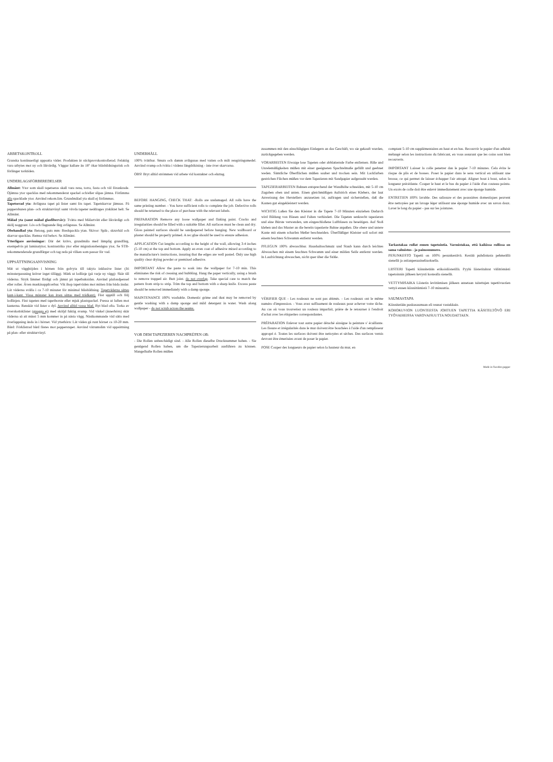ARBETSKONTROLL
Granska kontinuerligt uppsatta våder. Produkten är stickprovskontrollerad. Felaktig vara utbytes mot ny och likvärdig. Väggar kallare än 18° ökar blåsbildningsrisk och förlänger torktiden.
UNDERLAGSFÖRBEREDELSER
Allmänt: Ytor som skall tapetseras skall vara rena, torra, fasta och väl förankrade. Ojämna ytor spacklas med rekommenderat spackel och/eller slipas jämna. Förlimma alla spacklade ytor. Använd rekom.lim. Grundmålad yta skall ej förlimmas.
Tapetserad yta: Avlägsna tapet på lister samt lös tapet. Tapetskarvar jämnas. På pappersburen plan- och strukturvinyl samt vävda tapeter neddrages ytskiktet helt. Se Allmänt.
Målad yta (samt målad glasfiberväv): Tvätta med Målartvätt eller likvärdigt och skölj noggrant. Lös och flagnande färg avlägsnas. Se Allmänt.
Obehandlad yta: Betong, puts mm: Bredspackla ytan. Skivor: Spik-, skruvhål och skarvar spacklas. Remsa vid behov. Se Allmänt.
Ytterligare anvisningar: Där det krävs, grundmåla med lämplig grundfärg, exempelvis på laminatytor, kontrastrika ytor eller migrationsbenägna ytor, Se STB-rekommenderade grundfärger och tag reda på vilken som passar för vad.
UPPSÄTTNINGSANVISNING
Mät ut vägghöjden i hörnen från golvyta till takyta inklusive lister (fri mönsterpassning kräver inget tillägg). Märk ut lodlinje (på varje ny vägg): Skär till våderna. Stryk limmet flödigt och jämnt på tapetbaksidan. Använd plafondpensel eller roller. Även maskinapplicerbar. Vik ihop tapetvåden mot mitten från båda ändar. Låt våderna svälla i ca 7-10 minuter för minimal blåsbildning. Tapetvåderna sättes kant-i-kant. Vissa mönster kan även sättas med trådkant). Fäst upptill och följ lodlinjen. Fäst tapeten med tapetborste eller mjuk plastspackel. Pressa ut luften mot kanterna. Renskär vid lister o dyl. Använd alltid vassa blad. Byt blad ofta. Torka av överskottsklister (gnugga ej) med sköljd fuktig svamp. Vid vinkel (innerhörn) skär våderna så att minst 5 mm kommer in på nästa vägg. Nästkommande våd sätts med överlappning ända in i hörnet. Vid ytterhörn: Låt våden gå runt hörnet ca 10-20 mm. Bård: Förklistrad bård fästes mot papperstapet. Använd våtrumslim vid uppsättning på plan- eller strukturvinyl.
UNDERHÅLL
100% tvättbar. Smuts och damm avlägsnas med vatten och milt rengöringsmedel. Använd svamp och tvätta i vådens längdriktning - inte över skarvarna.
OBS! Bryt alltid strömmen vid arbete vid kontakter och eluttag.
BEFORE HANGING, CHECK THAT: -Rolls are undamaged. All rolls have the same printing number. - You have sufficient rolls to complete the job. Defective rolls should be returned to the place of purchase with the relevant labels.
PREPARATION Remove any loose wallpaper and flaking paint. Cracks and irregularities should be filled with a suitable filler. All surfaces must be clean and dry. Gloss painted surfaces should be sandpapered before hanging. New wallboard or plaster should be properly primed. A rec.glue should be used to ensure adhesion.
APPLICATION Cut lengths according to the height of the wall, allowing 3-4 inches (5-10 cm) at the top and bottom. Apply an even coat of adhesive mixed according to the manufacture's instructions, insuring that the edges are well pasted. Only use high quality clear drying powder or premixed adhesive.
IMPORTANT Allow the paste to soak into the wallpaper for 7-10 min. This eliminates the risk of creasing and bubbling. Hang the paper vertically, using a brush to remove trapped air. Butt joint. do not overlap. Take special care to match the pattern from strip to strip. Trim the top and bottom with a sharp knife. Excess paste should be removed immediately with a damp sponge.
MAINTENANCE 100% washable. Domestic grime and dust may be removed by gentle washing with a damp sponge and mild detergent in water. Wash along wallpaper - do not scrub across the seams.
VOR DEM TAPEZIEREN NACHPRÜFEN OB:
- Die Rollen unbeschädigt sind. - Alle Rollen dieselbe Drucknummer haben. - Sie genügend Rollen haben, um die Tapezierungsarbeit ausführen zu können. Mangelhafte Rollen müßen
zusammen mit den einschlägigen Einlegern an das Geschäft, wo sie gekauft wurden, zurückgegeben werden.
VORARBEITEN Etwaige lose Tapeten oder abblatternde Farbe entfernen. Riße und Unrelemäßigkeiten müßen mit einer geeigneten Spachtelmaße gefüllt und geebnet weden. Sämtliche Oberflächen müßen sauber und trocken sein. Mit Lackfarben gestrichen Flächen müßen vor dem Tapezieren mit Sandpapier aufgerauht werden.
TAPEZIERARBEITEN Bahnen entsprechend der Wandhöhe schneiden, mit 5-10 cm Zugaben oben und unten. Einen gleichmäßigen Aufstrich eines Klebers, der laut Anweisung des Herstellers anzusetzen ist, auftragen und sicherstellen, daß die Kanten gut eingekleistert werden.
WICHTIG Laßen Sie den Kleister in die Tapete 7-10 Minuten einziehen Dadurch wird Bildung von Blasen und Falten verhindert. Die Tapeten senkrecht tapezieren und eine Bürste verwenden, um eingeschloßene Luftblasen zu beseitigen. Auf Stoß kleben und das Muster an die bereits tapezierte Bahne anpaßen. Die obere und untere Kante mit einem scharfen Meßer beschneiden. Überflüßiger Kleister soll sofort mit einem feuchten Schwamm entfernt werden.
PFLEGUN 100% abwaschbar. Haushaltsschmutz und Staub kann durch leichtes Abwaschen mit einem feuchten Schwamm und einer milden Seife entfernt werden. In Laufrichtung abwaschen, nicht quer über die Stöße.
VÉRIFIER QUE - Les rouleaux ne sont pas abimés. - Les rouleaux ont le même numéro d'impression. - Vous avez suffisament de rouleaux pour achever votre tâche. Au cas où vous trouveriez un rouleau imparfait, prière de le retourner à l'endroit d'achat avec les étiquettes correspondantes.
PRÉPARATION Enlever tout autre papier détaché ainsigue la peinture s' écaillante. Les fissure et irrégularités dans le mur doivent être bouchées à l'aide d'un remplisseur appropri é. Toutes les surfaces doivent être nettoyées et sèches. Des surfaces vernis devront être émerisées avant de poser le papier.
POSE Couper des longueurs de papier selon la hauteur du mur, en
comptant 5-10 cm supplémentaires en haut et en bas. Recouvrir le papier d'un adhésit mélangé selon les instructions du fabricant, en vous assurant que les coins sont bien recouverts.
IMPORTANT Laisser la colle penetrer dan le papier 7-10 minutes. Cela évite le risque de plis et de bosses. Poser le papier dans le sens vertical en utilisant une brosse, ce qui permet de laisser échapper l'air attrapé. Aligner bout à bout, selon la longueur précédante. Couper le haut et le bas du papier á l'aide d'un couteau pointu. Un excés de colle doit être enlevé immediatement avec une éponge humide.
ENTRETIEN 100% lavable. Des salissure et des poussières domestiques peuvent être nettoyées par un lavage léger utilisant une éponge humide avec un savon doux. Laver le long du papier - pas sur les jointures.
Tarkastakaa rullat ennen tapetointia. Varmistakaa, että kaikissa rullissa on sama valmistus - ja painosnumero.
PESUNKESTO Tapetti on 100% pesunkestävä. Kestää puhdistusta pehmeällä sienellä ja astianpesuaineliuoksella.
LIISTERI Tapetti kiinnitetään erikoisliisterillä. Pyyhi liisteritahrat välittömästi tapetoinnin jälkeen kevysti kostealla sienellä.
VETTYMISAIKA Liisterin levittämisen jälkeen annetaan taitettujen tapettivuotien vettyä ennen kiinnittämistä 7-10 minuuttia.
SAUMASTAPA
Kiinnitetään puskusaumaan eli reunat vastakkain.
KOHOKUVION LUONTEESTA JOHTUEN TAPETTIA KÄSITELTÖVÖ ERI TYÖVAIHEISSA VAROVAISUUTTA NOUDATTAEN.
Made in Sweden papper